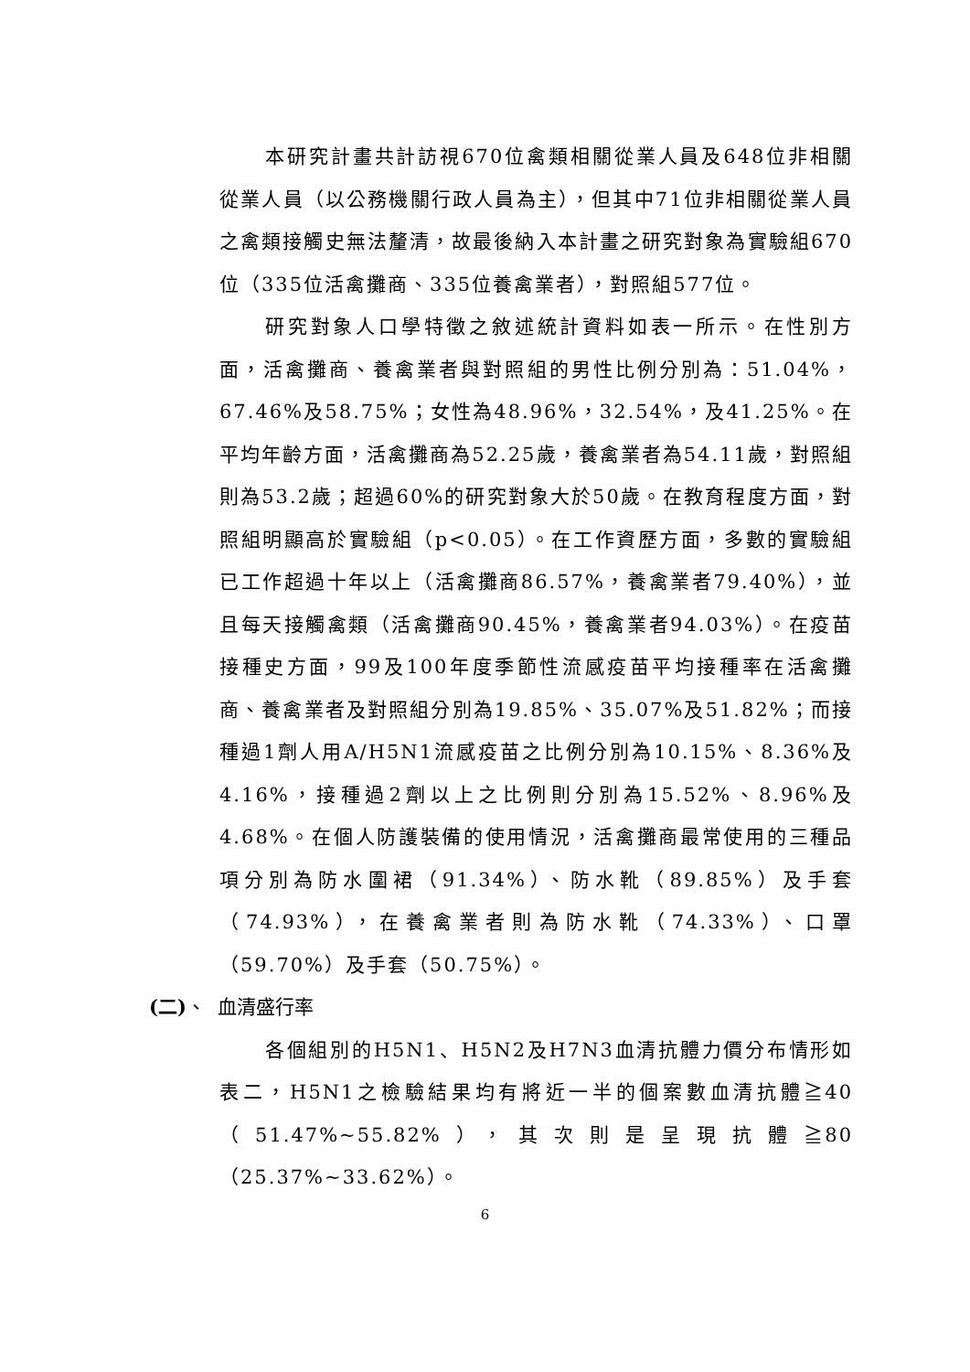本研究計畫共計訪視670位禽類相關從業人員及648位非相關從業人員（以公務機關行政人員為主），但其中71位非相關從業人員之禽類接觸史無法釐清，故最後納入本計畫之研究對象為實驗組670位（335位活禽攤商、335位養禽業者），對照組577位。
研究對象人口學特徵之敘述統計資料如表一所示。在性別方面，活禽攤商、養禽業者與對照組的男性比例分別為：51.04%，67.46%及58.75%；女性為48.96%，32.54%，及41.25%。在平均年齡方面，活禽攤商為52.25歲，養禽業者為54.11歲，對照組則為53.2歲；超過60%的研究對象大於50歲。在教育程度方面，對照組明顯高於實驗組（p<0.05）。在工作資歷方面，多數的實驗組已工作超過十年以上（活禽攤商86.57%，養禽業者79.40%），並且每天接觸禽類（活禽攤商90.45%，養禽業者94.03%）。在疫苗接種史方面，99及100年度季節性流感疫苗平均接種率在活禽攤商、養禽業者及對照組分別為19.85%、35.07%及51.82%；而接種過1劑人用A/H5N1流感疫苗之比例分別為10.15%、8.36%及4.16%，接種過2劑以上之比例則分別為15.52%、8.96%及4.68%。在個人防護裝備的使用情況，活禽攤商最常使用的三種品項分別為防水圍裙（91.34%）、防水靴（89.85%）及手套（74.93%），在養禽業者則為防水靴（74.33%）、口罩（59.70%）及手套（50.75%）。
(二)、 血清盛行率
各個組別的H5N1、H5N2及H7N3血清抗體力價分布情形如表二，H5N1之檢驗結果均有將近一半的個案數血清抗體≧40（51.47%~55.82%），其次則是呈現抗體≧80（25.37%~33.62%）。
6